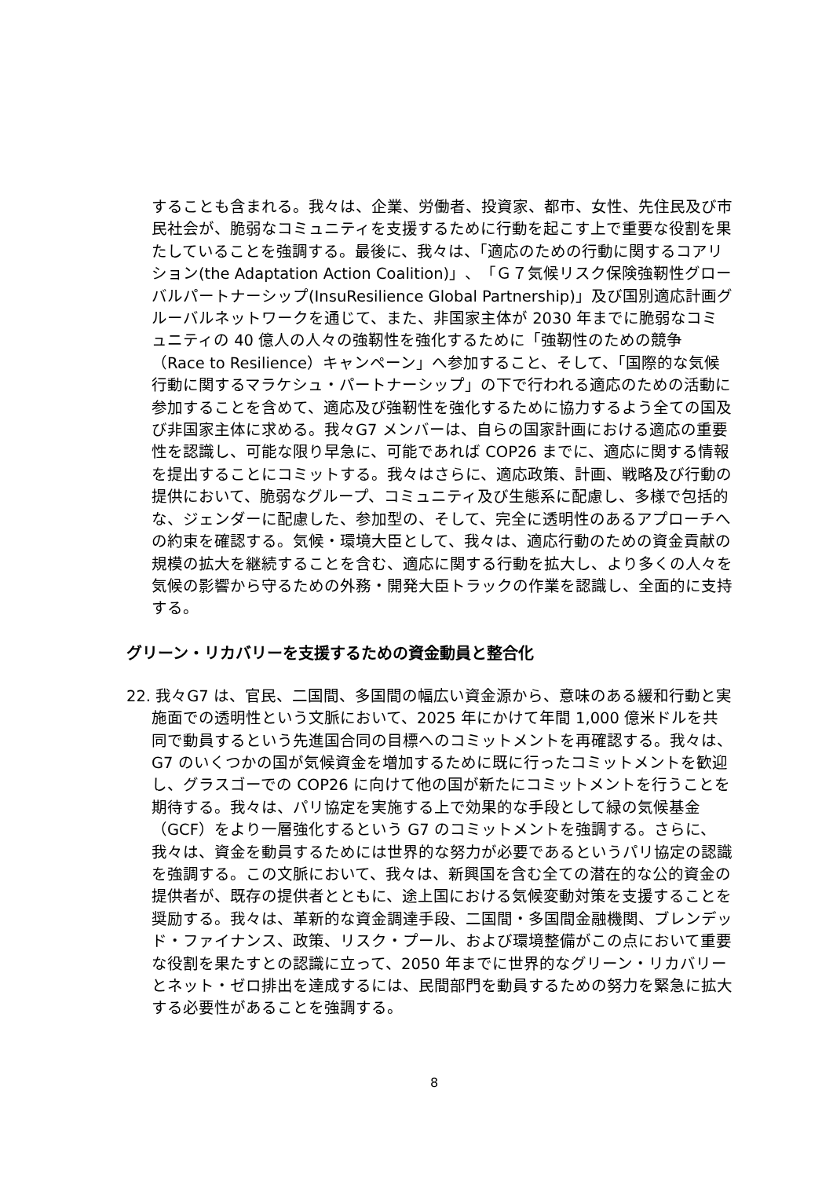することも含まれる。我々は、企業、労働者、投資家、都市、女性、先住民及び市民社会が、脆弱なコミュニティを支援するために行動を起こす上で重要な役割を果たしていることを強調する。最後に、我々は、「適応のための行動に関するコアリション(the Adaptation Action Coalition)」、「Ｇ７気候リスク保険強靭性グローバルパートナーシップ(InsuResilience Global Partnership)」及び国別適応計画グルーバルネットワークを通じて、また、非国家主体が 2030 年までに脆弱なコミュニティの 40 億人の人々の強靭性を強化するために「強靭性のための競争（Race to Resilience）キャンペーン」へ参加すること、そして、「国際的な気候行動に関するマラケシュ・パートナーシップ」の下で行われる適応のための活動に参加することを含めて、適応及び強靭性を強化するために協力するよう全ての国及び非国家主体に求める。我々G7 メンバーは、自らの国家計画における適応の重要性を認識し、可能な限り早急に、可能であれば COP26 までに、適応に関する情報を提出することにコミットする。我々はさらに、適応政策、計画、戦略及び行動の提供において、脆弱なグループ、コミュニティ及び生態系に配慮し、多様で包括的な、ジェンダーに配慮した、参加型の、そして、完全に透明性のあるアプローチへの約束を確認する。気候・環境大臣として、我々は、適応行動のための資金貢献の規模の拡大を継続することを含む、適応に関する行動を拡大し、より多くの人々を気候の影響から守るための外務・開発大臣トラックの作業を認識し、全面的に支持する。
グリーン・リカバリーを支援するための資金動員と整合化
22. 我々G7 は、官民、二国間、多国間の幅広い資金源から、意味のある緩和行動と実施面での透明性という文脈において、2025 年にかけて年間 1,000 億米ドルを共同で動員するという先進国合同の目標へのコミットメントを再確認する。我々は、G7 のいくつかの国が気候資金を増加するために既に行ったコミットメントを歓迎し、グラスゴーでの COP26 に向けて他の国が新たにコミットメントを行うことを期待する。我々は、パリ協定を実施する上で効果的な手段として緑の気候基金（GCF）をより一層強化するという G7 のコミットメントを強調する。さらに、我々は、資金を動員するためには世界的な努力が必要であるというパリ協定の認識を強調する。この文脈において、我々は、新興国を含む全ての潜在的な公的資金の提供者が、既存の提供者とともに、途上国における気候変動対策を支援することを奨励する。我々は、革新的な資金調達手段、二国間・多国間金融機関、ブレンデッド・ファイナンス、政策、リスク・プール、および環境整備がこの点において重要な役割を果たすとの認識に立って、2050 年までに世界的なグリーン・リカバリーとネット・ゼロ排出を達成するには、民間部門を動員するための努力を緊急に拡大する必要性があることを強調する。
8